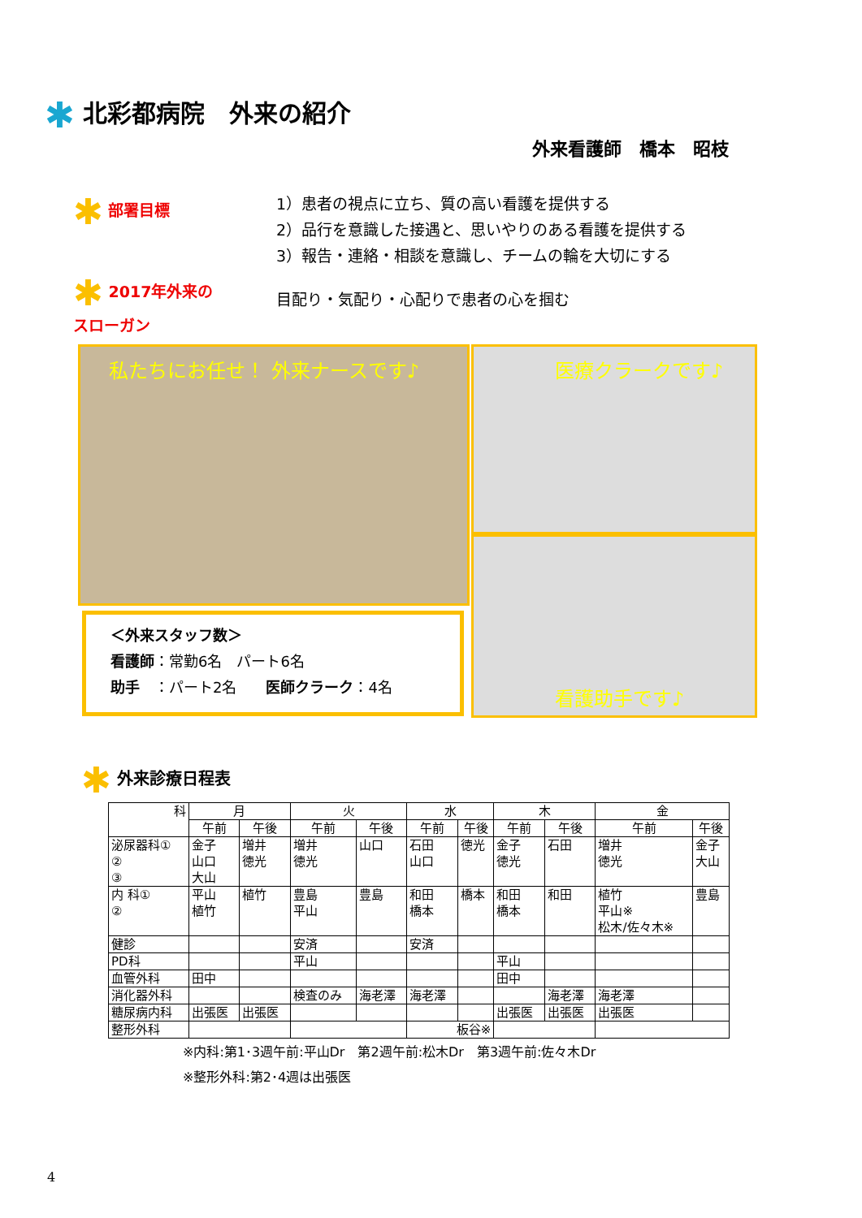✱ 北彩都病院　外来の紹介
外来看護師　橋本　昭枝
✱ 部署目標
1）患者の視点に立ち、質の高い看護を提供する
2）品行を意識した接遇と、思いやりのある看護を提供する
3）報告・連絡・相談を意識し、チームの輪を大切にする
✱ 2017年外来の
スローガン
目配り・気配り・心配りで患者の心を掴む
私たちにお任せ！ 外来ナースです♪ 医療クラークです♪
看護助手です♪
＜外来スタッフ数＞
看護師：常勤6名　パート6名
助手　：パート2名　　医師クラーク：4名
✱ 外来診療日程表
| 科 | 月 | | 火 | | 水 | | 木 | | 金 | |
| --- | --- | --- | --- | --- | --- | --- | --- | --- | --- | --- |
| | 午前 | 午後 | 午前 | 午後 | 午前 | 午後 | 午前 | 午後 | 午前 | 午後 |
| 泌尿器科① ② ③ | 金子 山口 大山 | 増井 徳光 | 増井 徳光 | 山口 | 石田 山口 | 徳光 | 金子 徳光 | 石田 | 増井 徳光 | 金子 大山 |
| 内 科① ② | 平山 植竹 | 植竹 | 豊島 平山 | 豊島 | 和田 橋本 | 橋本 | 和田 橋本 | 和田 | 植竹 平山※ 松木/佐々木※ | 豊島 |
| 健診 | | | 安済 | | 安済 | | | | | |
| PD科 | | | 平山 | | | | 平山 | | | |
| 血管外科 | 田中 | | | | | | 田中 | | | |
| 消化器外科 | | | 検査のみ | 海老澤 | 海老澤 | | | 海老澤 | 海老澤 | |
| 糖尿病内科 | 出張医 | 出張医 | | | | | 出張医 | 出張医 | 出張医 | |
| 整形外科 | | | | | 板谷※ | | | | | |
※内科:第1･3週午前:平山Dr　第2週午前:松木Dr　第3週午前:佐々木Dr
※整形外科:第2･4週は出張医
4